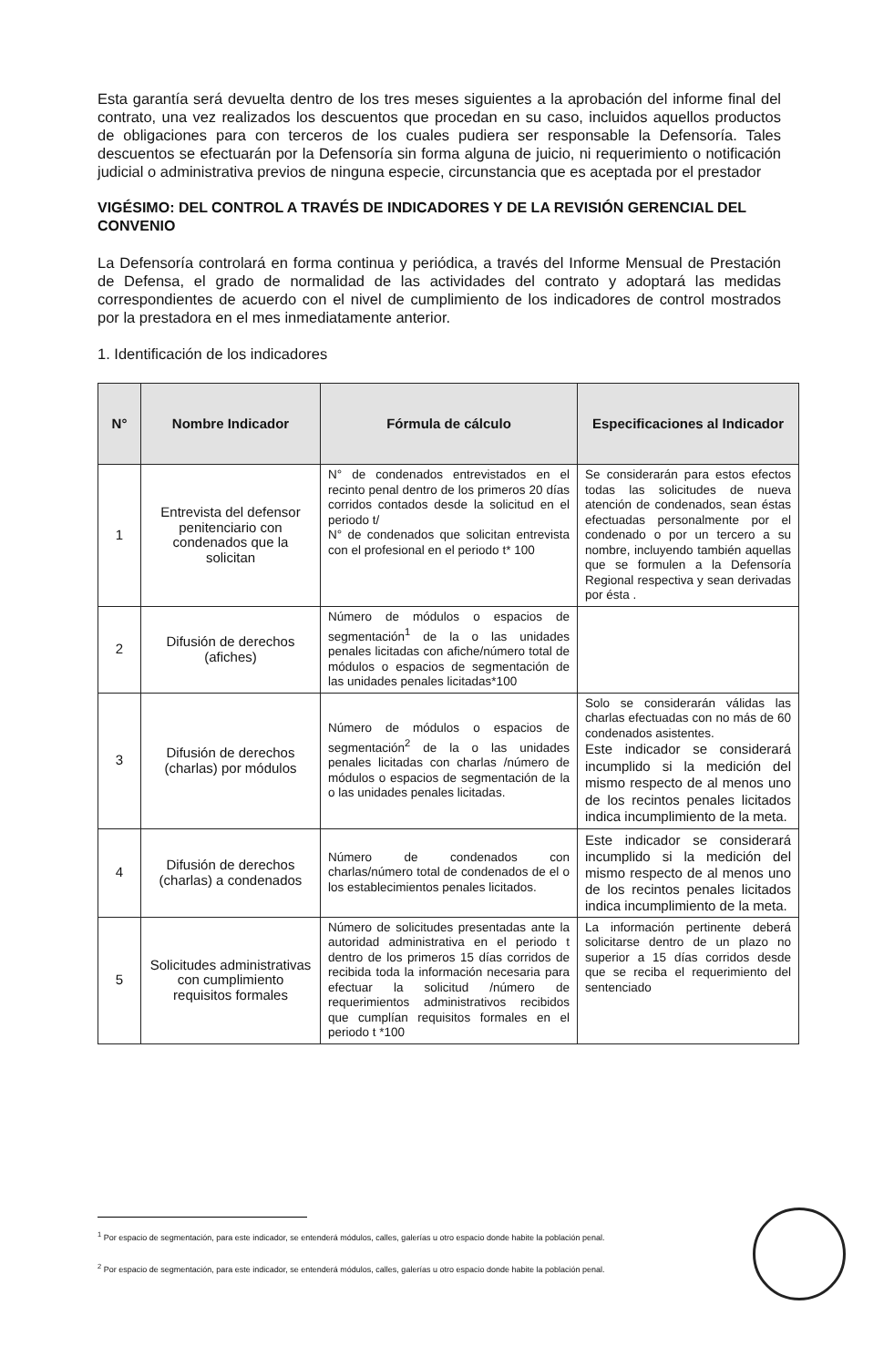Esta garantía será devuelta dentro de los tres meses siguientes a la aprobación del informe final del contrato, una vez realizados los descuentos que procedan en su caso, incluidos aquellos productos de obligaciones para con terceros de los cuales pudiera ser responsable la Defensoría. Tales descuentos se efectuarán por la Defensoría sin forma alguna de juicio, ni requerimiento o notificación judicial o administrativa previos de ninguna especie, circunstancia que es aceptada por el prestador
VIGÉSIMO: DEL CONTROL A TRAVÉS DE INDICADORES Y DE LA REVISIÓN GERENCIAL DEL CONVENIO
La Defensoría controlará en forma continua y periódica, a través del Informe Mensual de Prestación de Defensa, el grado de normalidad de las actividades del contrato y adoptará las medidas correspondientes de acuerdo con el nivel de cumplimiento de los indicadores de control mostrados por la prestadora en el mes inmediatamente anterior.
1. Identificación de los indicadores
| N° | Nombre Indicador | Fórmula de cálculo | Especificaciones al Indicador |
| --- | --- | --- | --- |
| 1 | Entrevista del defensor penitenciario con condenados que la solicitan | N° de condenados entrevistados en el recinto penal dentro de los primeros 20 días corridos contados desde la solicitud en el periodo t/ N° de condenados que solicitan entrevista con el profesional en el periodo t* 100 | Se considerarán para estos efectos todas las solicitudes de nueva atención de condenados, sean éstas efectuadas personalmente por el condenado o por un tercero a su nombre, incluyendo también aquellas que se formulen a la Defensoría Regional respectiva y sean derivadas por ésta . |
| 2 | Difusión de derechos (afiches) | Número de módulos o espacios de segmentación<sup>1</sup> de la o las unidades penales licitadas con afiche/número total de módulos o espacios de segmentación de las unidades penales licitadas*100 | |
| 3 | Difusión de derechos (charlas) por módulos | Número de módulos o espacios de segmentación<sup>2</sup> de la o las unidades penales licitadas con charlas /número de módulos o espacios de segmentación de la o las unidades penales licitadas. | Solo se considerarán válidas las charlas efectuadas con no más de 60 condenados asistentes. Este indicador se considerará incumplido si la medición del mismo respecto de al menos uno de los recintos penales licitados indica incumplimiento de la meta. |
| 4 | Difusión de derechos (charlas) a condenados | Número de condenados con charlas/número total de condenados de el o los establecimientos penales licitados. | Este indicador se considerará incumplido si la medición del mismo respecto de al menos uno de los recintos penales licitados indica incumplimiento de la meta. |
| 5 | Solicitudes administrativas con cumplimiento requisitos formales | Número de solicitudes presentadas ante la autoridad administrativa en el periodo t dentro de los primeros 15 días corridos de recibida toda la información necesaria para efectuar la solicitud /número de requerimientos administrativos recibidos que cumplían requisitos formales en el periodo t *100 | La información pertinente deberá solicitarse dentro de un plazo no superior a 15 días corridos desde que se reciba el requerimiento del sentenciado |
<sup>1</sup> Por espacio de segmentación, para este indicador, se entenderá módulos, calles, galerías u otro espacio donde habite la población penal.
<sup>2</sup> Por espacio de segmentación, para este indicador, se entenderá módulos, calles, galerías u otro espacio donde habite la población penal.